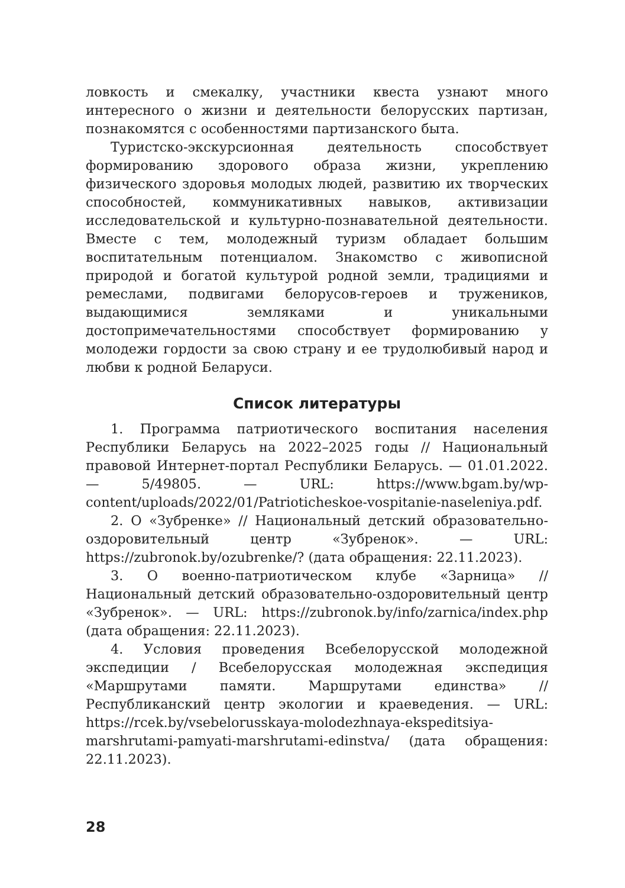ловкость и смекалку, участники квеста узнают много интересного о жизни и деятельности белорусских партизан, познакомятся с особенностями партизанского быта.
Туристско-экскурсионная деятельность способствует формированию здорового образа жизни, укреплению физического здоровья молодых людей, развитию их творческих способностей, коммуникативных навыков, активизации исследовательской и культурно-познавательной деятельности. Вместе с тем, молодежный туризм обладает большим воспитательным потенциалом. Знакомство с живописной природой и богатой культурой родной земли, традициями и ремеслами, подвигами белорусов-героев и тружеников, выдающимися земляками и уникальными достопримечательностями способствует формированию у молодежи гордости за свою страну и ее трудолюбивый народ и любви к родной Беларуси.
Список литературы
1. Программа патриотического воспитания населения Республики Беларусь на 2022–2025 годы // Национальный правовой Интернет-портал Республики Беларусь. — 01.01.2022. — 5/49805. — URL: https://www.bgam.by/wp-content/uploads/2022/01/Patrioticheskoe-vospitanie-naseleniya.pdf.
2. О «Зубренке» // Национальный детский образовательно-оздоровительный центр «Зубренок». — URL: https://zubronok.by/ozubrenke/? (дата обращения: 22.11.2023).
3. О военно-патриотическом клубе «Зарница» // Национальный детский образовательно-оздоровительный центр «Зубренок». — URL: https://zubronok.by/info/zarnica/index.php (дата обращения: 22.11.2023).
4. Условия проведения Всебелорусской молодежной экспедиции / Всебелорусская молодежная экспедиция «Маршрутами памяти. Маршрутами единства» // Республиканский центр экологии и краеведения. — URL: https://rcek.by/vsebelorusskaya-molodezhnaya-ekspeditsiya-marshrutami-pamyati-marshrutami-edinstva/ (дата обращения: 22.11.2023).
28